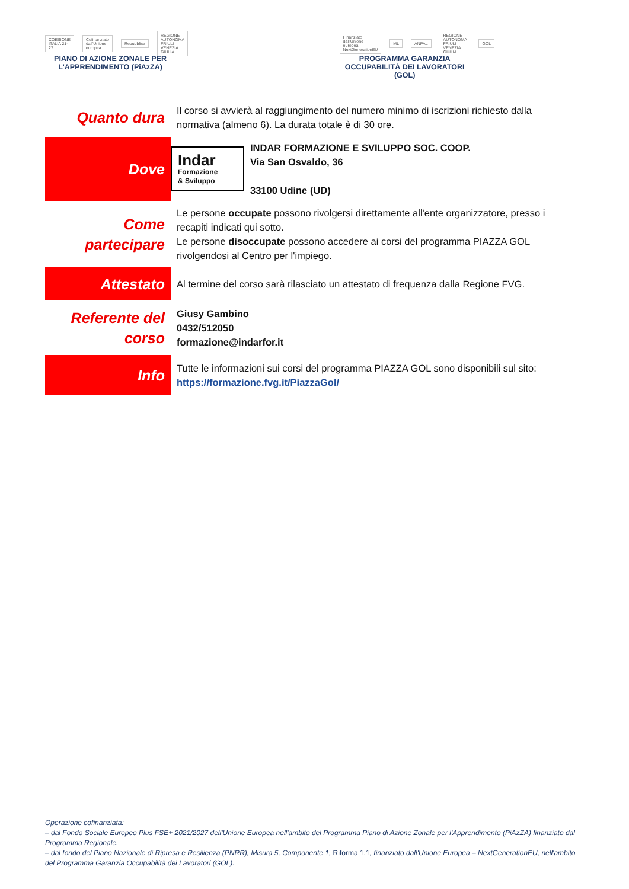COESIONE ITALIA 21-27 Cofinanziato dall'Unione europea Repubblica REGIONE AUTONOMA FRIULI VENEZIA GIULIA
PIANO DI AZIONE ZONALE PER L'APPRENDIMENTO (PiAzZA)
Finanziato dall'Unione europea NextGenerationEU ML ANPAL REGIONE AUTONOMA FRIULI VENEZIA GIULIA GOL
PROGRAMMA GARANZIA OCCUPABILITÀ DEI LAVORATORI (GOL)
| Quanto dura | Il corso si avvierà al raggiungimento del numero minimo di iscrizioni richiesto dalla normativa (almeno 6). La durata totale è di 30 ore. | |
| Dove | Indar Formazione & Sviluppo | INDAR FORMAZIONE E SVILUPPO SOC. COOP. Via San Osvaldo, 36 33100 Udine (UD) |
| Come partecipare | Le persone occupate possono rivolgersi direttamente all'ente organizzatore, presso i recapiti indicati qui sotto. Le persone disoccupate possono accedere ai corsi del programma PIAZZA GOL rivolgendosi al Centro per l'impiego. | |
| Attestato | Al termine del corso sarà rilasciato un attestato di frequenza dalla Regione FVG. | |
| Referente del corso | Giusy Gambino 0432/512050 formazione@indarfor.it | |
| Info | Tutte le informazioni sui corsi del programma PIAZZA GOL sono disponibili sul sito: https://formazione.fvg.it/PiazzaGol/ | |
Operazione cofinanziata:
– dal Fondo Sociale Europeo Plus FSE+ 2021/2027 dell'Unione Europea nell'ambito del Programma Piano di Azione Zonale per l'Apprendimento (PiAzZA) finanziato dal Programma Regionale.
– dal fondo del Piano Nazionale di Ripresa e Resilienza (PNRR), Misura 5, Componente 1, Riforma 1.1, finanziato dall'Unione Europea – NextGenerationEU, nell'ambito del Programma Garanzia Occupabilità dei Lavoratori (GOL).